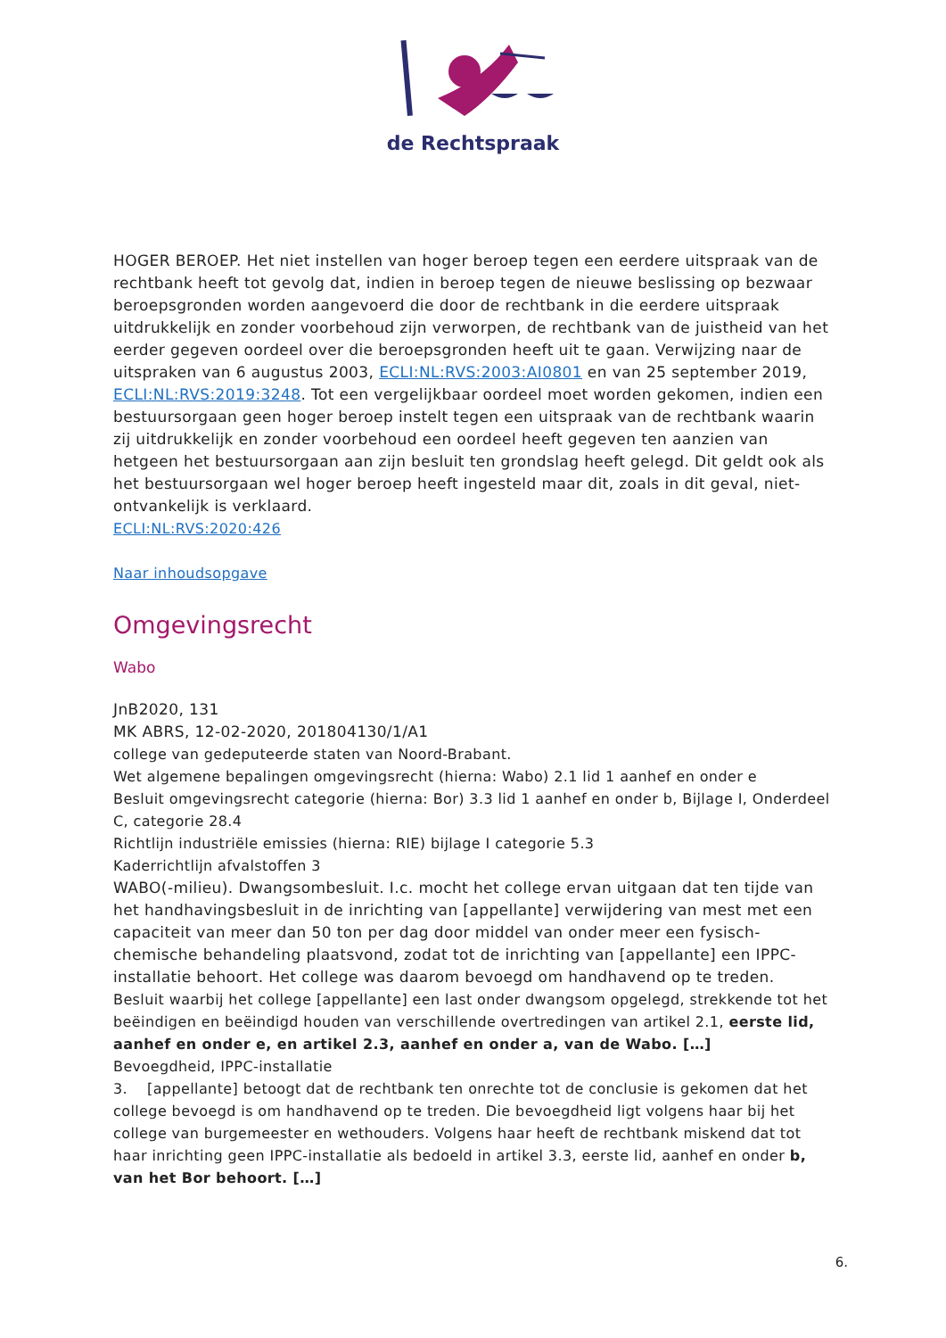de Rechtspraak
HOGER BEROEP. Het niet instellen van hoger beroep tegen een eerdere uitspraak van de rechtbank heeft tot gevolg dat, indien in beroep tegen de nieuwe beslissing op bezwaar beroepsgronden worden aangevoerd die door de rechtbank in die eerdere uitspraak uitdrukkelijk en zonder voorbehoud zijn verworpen, de rechtbank van de juistheid van het eerder gegeven oordeel over die beroepsgronden heeft uit te gaan. Verwijzing naar de uitspraken van 6 augustus 2003, ECLI:NL:RVS:2003:AI0801 en van 25 september 2019, ECLI:NL:RVS:2019:3248. Tot een vergelijkbaar oordeel moet worden gekomen, indien een bestuursorgaan geen hoger beroep instelt tegen een uitspraak van de rechtbank waarin zij uitdrukkelijk en zonder voorbehoud een oordeel heeft gegeven ten aanzien van hetgeen het bestuursorgaan aan zijn besluit ten grondslag heeft gelegd. Dit geldt ook als het bestuursorgaan wel hoger beroep heeft ingesteld maar dit, zoals in dit geval, niet-ontvankelijk is verklaard.
ECLI:NL:RVS:2020:426
Naar inhoudsopgave
Omgevingsrecht
Wabo
JnB2020, 131
MK ABRS, 12-02-2020, 201804130/1/A1
college van gedeputeerde staten van Noord-Brabant.
Wet algemene bepalingen omgevingsrecht (hierna: Wabo) 2.1 lid 1 aanhef en onder e
Besluit omgevingsrecht categorie (hierna: Bor) 3.3 lid 1 aanhef en onder b, Bijlage I, Onderdeel C, categorie 28.4
Richtlijn industriële emissies (hierna: RIE) bijlage I categorie 5.3
Kaderrichtlijn afvalstoffen 3
WABO(-milieu). Dwangsombesluit. I.c. mocht het college ervan uitgaan dat ten tijde van het handhavingsbesluit in de inrichting van [appellante] verwijdering van mest met een capaciteit van meer dan 50 ton per dag door middel van onder meer een fysisch-chemische behandeling plaatsvond, zodat tot de inrichting van [appellante] een IPPC-installatie behoort. Het college was daarom bevoegd om handhavend op te treden.
Besluit waarbij het college [appellante] een last onder dwangsom opgelegd, strekkende tot het beëindigen en beëindigd houden van verschillende overtredingen van artikel 2.1, eerste lid, aanhef en onder e, en artikel 2.3, aanhef en onder a, van de Wabo. […]
Bevoegdheid, IPPC-installatie
3. [appellante] betoogt dat de rechtbank ten onrechte tot de conclusie is gekomen dat het college bevoegd is om handhavend op te treden. Die bevoegdheid ligt volgens haar bij het college van burgemeester en wethouders. Volgens haar heeft de rechtbank miskend dat tot haar inrichting geen IPPC-installatie als bedoeld in artikel 3.3, eerste lid, aanhef en onder b, van het Bor behoort. […]
6.